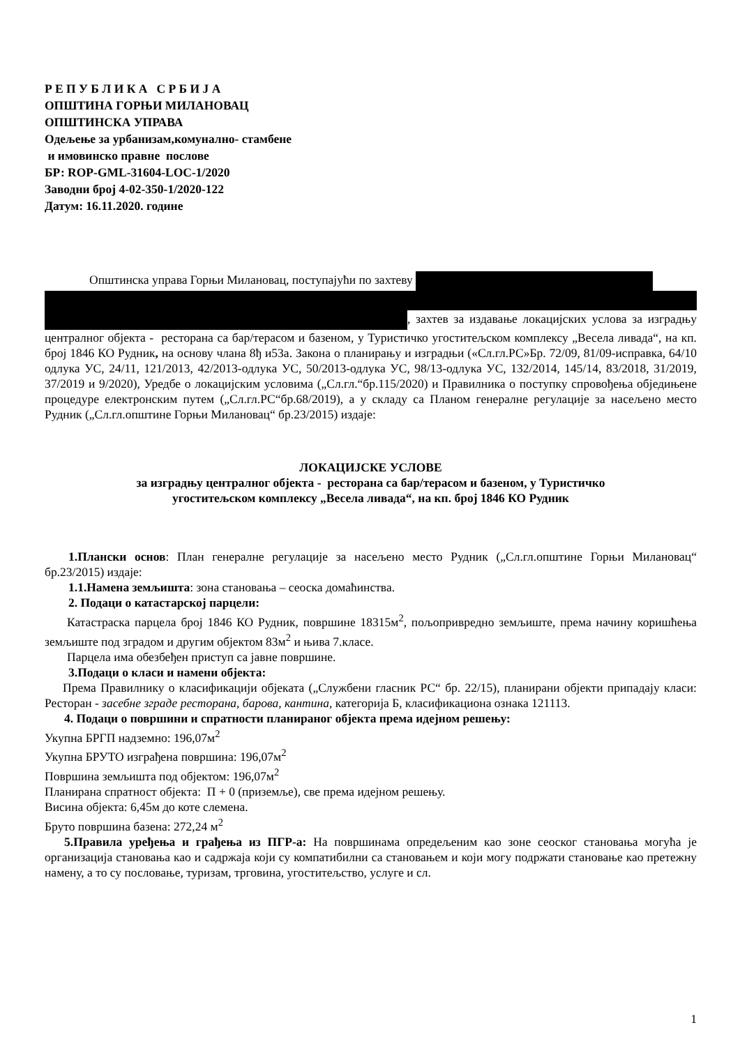Р Е П У Б Л И К А С Р Б И Ј А
ОПШТИНА ГОРЊИ МИЛАНОВАЦ
ОПШТИНСКА УПРАВА
Одељење за урбанизам,комунално- стамбене
и имовинско правне послове
БР: ROP-GML-31604-LOC-1/2020
Заводни број 4-02-350-1/2020-122
Датум: 16.11.2020. године
Општинска управа Горњи Милановац, поступајући по захтеву
, захтев за издавање локацијских услова за изградњу централног објекта - ресторана са бар/терасом и базеном, у Туристичко угоститељском комплексу „Весела ливада“, на кп. број 1846 КО Рудник, на основу члана 8ђ и53а. Закона о планирању и изградњи («Сл.гл.РС»Бр. 72/09, 81/09-исправка, 64/10 одлука УС, 24/11, 121/2013, 42/2013-одлука УС, 50/2013-одлука УС, 98/13-одлука УС, 132/2014, 145/14, 83/2018, 31/2019, 37/2019 и 9/2020), Уредбе о локацијским условима („Сл.гл.“бр.115/2020) и Правилника о поступку спровођења обједињене процедуре електронским путем („Сл.гл.РС“бр.68/2019), а у складу са Планом генералне регулације за насељено место Рудник („Сл.гл.општине Горњи Милановац“ бр.23/2015) издаје:
ЛОКАЦИЈСКЕ УСЛОВЕ
за изградњу централног објекта - ресторана са бар/терасом и базеном, у Туристичко
угоститељском комплексу „Весела ливада“, на кп. број 1846 КО Рудник
1.Плански основ: План генералне регулације за насељено место Рудник („Сл.гл.општине Горњи Милановац“ бр.23/2015) издаје:
1.1.Намена земљишта: зона становања – сеоска домаћинства.
2. Подаци о катастарској парцели:
Катастраска парцела број 1846 КО Рудник, површине 18315м<sup>2</sup>, пољопривредно земљиште, према начину коришћења земљиште под зградом и другим објектом 83м<sup>2</sup> и њива 7.класе.
Парцела има обезбеђен приступ са јавне површине.
3.Подаци о класи и намени објекта:
Према Правилнику о класификацији објеката („Службени гласник РС“ бр. 22/15), планирани објекти припадају класи: Ресторан - засебне зграде ресторана, барова, кантина, категорија Б, класификациона ознака 121113.
4. Подаци о површини и спратности планираног објекта према идејном решењу:
Укупна БРГП надземно: 196,07м<sup>2</sup>
Укупна БРУТО изграђена површина: 196,07м<sup>2</sup>
Површина земљишта под објектом: 196,07м<sup>2</sup>
Планирана спратност објекта: П + 0 (приземље), све према идејном решењу.
Висина објекта: 6,45м до коте слемена.
Бруто површина базена: 272,24 м<sup>2</sup>
5.Правила уређења и грађења из ПГР-а: На површинама опредељеним као зоне сеоског становања могућа је организација становања као и садржаја који су компатибилни са становањем и који могу подржати становање као претежну намену, а то су пословање, туризам, трговина, угоститељство, услуге и сл.
1